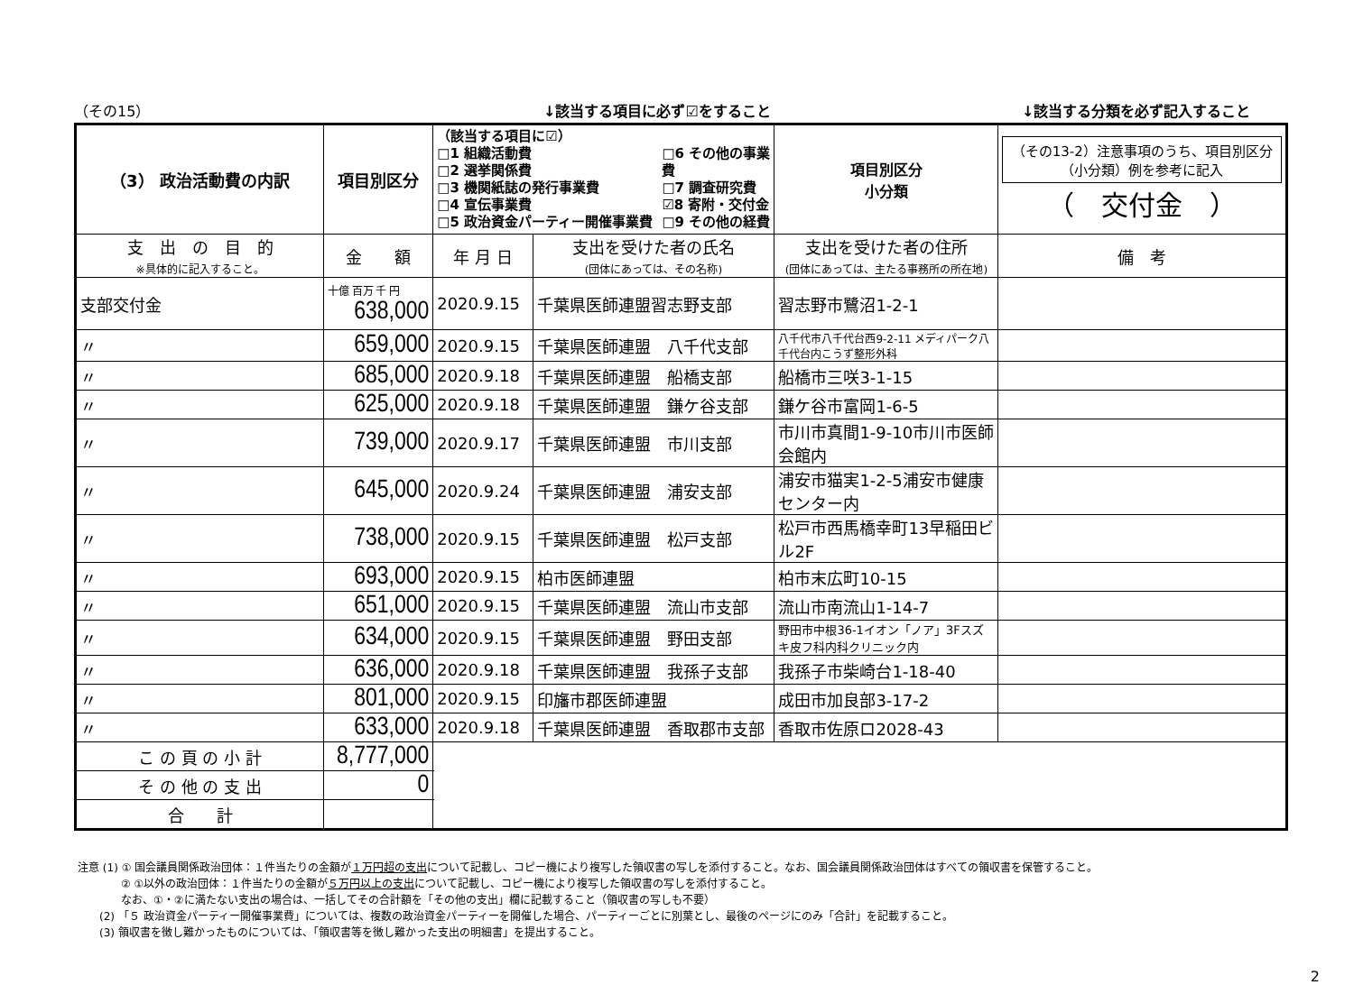（その15） ↓該当する項目に必ず☑をすること ↓該当する分類を必ず記入すること
| （3） 政治活動費の内訳 | 項目別区分 | （該当する項目に☑） □1 組織活動費 □2 選挙関係費 □3 機関紙誌の発行事業費 □4 宣伝事業費 □5 政治資金パーティー開催事業費 □6 その他の事業費 □7 調査研究費 ☑8 寄附・交付金 □9 その他の経費 | | 項目別区分 小分類 | （その13-2）注意事項のうち、項目別区分（小分類）例を参考に記入 （ 交付金 ） | |
| 支 出 の 目 的 ※具体的に記入すること。 | 金 額 | 年 月 日 | 支出を受けた者の氏名 (団体にあっては、その名称) | 支出を受けた者の住所 (団体にあっては、主たる事務所の所在地) | | 備 考 |
| 支部交付金 | 十億 百万 千 円 638,000 | 2020.9.15 | 千葉県医師連盟習志野支部 | 習志野市鷺沼1-2-1 | | |
| 〃 | 659,000 | 2020.9.15 | 千葉県医師連盟 八千代支部 | 八千代市八千代台西9-2-11 メディパーク八千代台内こうず整形外科 | | |
| 〃 | 685,000 | 2020.9.18 | 千葉県医師連盟 船橋支部 | 船橋市三咲3-1-15 | | |
| 〃 | 625,000 | 2020.9.18 | 千葉県医師連盟 鎌ケ谷支部 | 鎌ケ谷市富岡1-6-5 | | |
| 〃 | 739,000 | 2020.9.17 | 千葉県医師連盟 市川支部 | 市川市真間1-9-10市川市医師会館内 | | |
| 〃 | 645,000 | 2020.9.24 | 千葉県医師連盟 浦安支部 | 浦安市猫実1-2-5浦安市健康センター内 | | |
| 〃 | 738,000 | 2020.9.15 | 千葉県医師連盟 松戸支部 | 松戸市西馬橋幸町13早稲田ビル2F | | |
| 〃 | 693,000 | 2020.9.15 | 柏市医師連盟 | 柏市末広町10-15 | | |
| 〃 | 651,000 | 2020.9.15 | 千葉県医師連盟 流山市支部 | 流山市南流山1-14-7 | | |
| 〃 | 634,000 | 2020.9.15 | 千葉県医師連盟 野田支部 | 野田市中根36-1イオン「ノア」3Fスズキ皮フ科内科クリニック内 | | |
| 〃 | 636,000 | 2020.9.18 | 千葉県医師連盟 我孫子支部 | 我孫子市柴崎台1-18-40 | | |
| 〃 | 801,000 | 2020.9.15 | 印旛市郡医師連盟 | 成田市加良部3-17-2 | | |
| 〃 | 633,000 | 2020.9.18 | 千葉県医師連盟 香取郡市支部 | 香取市佐原ロ2028-43 | | |
| こ の 頁 の 小 計 | 8,777,000 | | | | | |
| そ の 他 の 支 出 | 0 | | | | | |
| 合 計 | | | | | | |
注意 (1) ① 国会議員関係政治団体：１件当たりの金額が１万円超の支出について記載し、コピー機により複写した領収書の写しを添付すること。なお、国会議員関係政治団体はすべての領収書を保管すること。
　　　　② ①以外の政治団体：１件当たりの金額が５万円以上の支出について記載し、コピー機により複写した領収書の写しを添付すること。
　　　　なお、①・②に満たない支出の場合は、一括してその合計額を「その他の支出」欄に記載すること（領収書の写しも不要）
　　(2) 「５ 政治資金パーティー開催事業費」については、複数の政治資金パーティーを開催した場合、パーティーごとに別葉とし、最後のページにのみ「合計」を記載すること。
　　(3) 領収書を徴し難かったものについては、「領収書等を徴し難かった支出の明細書」を提出すること。
2